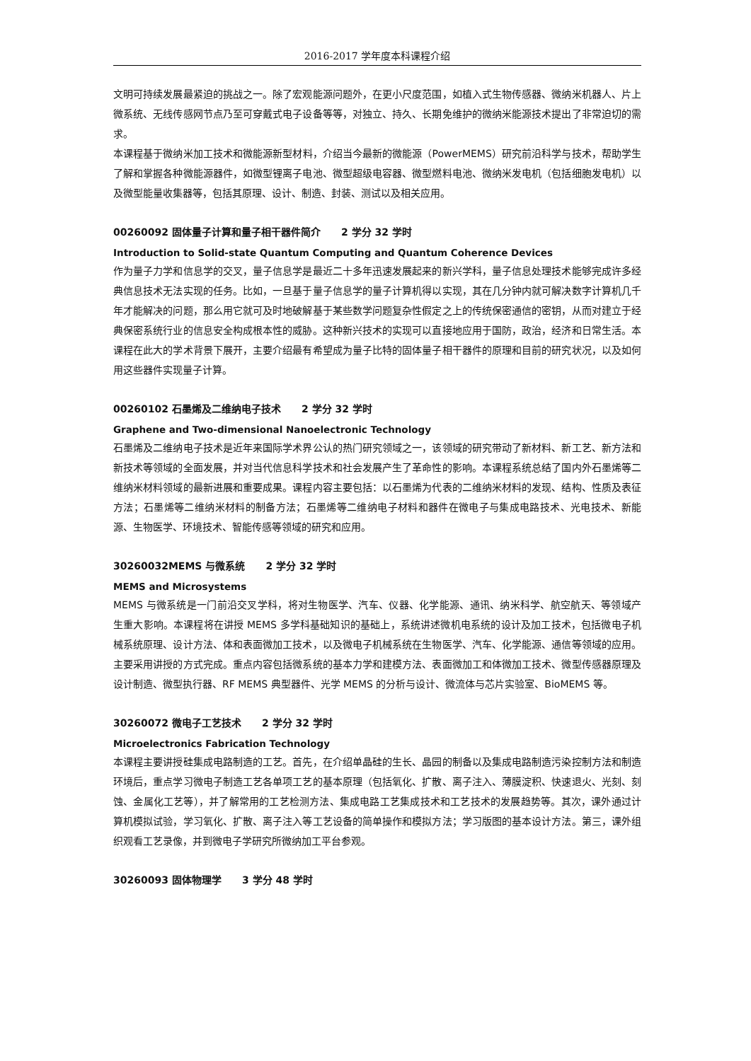2016-2017 学年度本科课程介绍
文明可持续发展最紧迫的挑战之一。除了宏观能源问题外，在更小尺度范围，如植入式生物传感器、微纳米机器人、片上微系统、无线传感网节点乃至可穿戴式电子设备等等，对独立、持久、长期免维护的微纳米能源技术提出了非常迫切的需求。
本课程基于微纳米加工技术和微能源新型材料，介绍当今最新的微能源（PowerMEMS）研究前沿科学与技术，帮助学生了解和掌握各种微能源器件，如微型锂离子电池、微型超级电容器、微型燃料电池、微纳米发电机（包括细胞发电机）以及微型能量收集器等，包括其原理、设计、制造、封装、测试以及相关应用。
00260092 固体量子计算和量子相干器件简介 2 学分 32 学时
Introduction to Solid-state Quantum Computing and Quantum Coherence Devices
作为量子力学和信息学的交叉，量子信息学是最近二十多年迅速发展起来的新兴学科，量子信息处理技术能够完成许多经典信息技术无法实现的任务。比如，一旦基于量子信息学的量子计算机得以实现，其在几分钟内就可解决数字计算机几千年才能解决的问题，那么用它就可及时地破解基于某些数学问题复杂性假定之上的传统保密通信的密钥，从而对建立于经典保密系统行业的信息安全构成根本性的威胁。这种新兴技术的实现可以直接地应用于国防，政治，经济和日常生活。本课程在此大的学术背景下展开，主要介绍最有希望成为量子比特的固体量子相干器件的原理和目前的研究状况，以及如何用这些器件实现量子计算。
00260102 石墨烯及二维纳电子技术 2 学分 32 学时
Graphene and Two-dimensional Nanoelectronic Technology
石墨烯及二维纳电子技术是近年来国际学术界公认的热门研究领域之一，该领域的研究带动了新材料、新工艺、新方法和新技术等领域的全面发展，并对当代信息科学技术和社会发展产生了革命性的影响。本课程系统总结了国内外石墨烯等二维纳米材料领域的最新进展和重要成果。课程内容主要包括：以石墨烯为代表的二维纳米材料的发现、结构、性质及表征方法；石墨烯等二维纳米材料的制备方法；石墨烯等二维纳电子材料和器件在微电子与集成电路技术、光电技术、新能源、生物医学、环境技术、智能传感等领域的研究和应用。
30260032MEMS 与微系统 2 学分 32 学时
MEMS and Microsystems
MEMS 与微系统是一门前沿交叉学科，将对生物医学、汽车、仪器、化学能源、通讯、纳米科学、航空航天、等领域产生重大影响。本课程将在讲授 MEMS 多学科基础知识的基础上，系统讲述微机电系统的设计及加工技术，包括微电子机械系统原理、设计方法、体和表面微加工技术，以及微电子机械系统在生物医学、汽车、化学能源、通信等领域的应用。主要采用讲授的方式完成。重点内容包括微系统的基本力学和建模方法、表面微加工和体微加工技术、微型传感器原理及设计制造、微型执行器、RF MEMS 典型器件、光学 MEMS 的分析与设计、微流体与芯片实验室、BioMEMS 等。
30260072 微电子工艺技术 2 学分 32 学时
Microelectronics Fabrication Technology
本课程主要讲授硅集成电路制造的工艺。首先，在介绍单晶硅的生长、晶园的制备以及集成电路制造污染控制方法和制造环境后，重点学习微电子制造工艺各单项工艺的基本原理（包括氧化、扩散、离子注入、薄膜淀积、快速退火、光刻、刻蚀、金属化工艺等），并了解常用的工艺检测方法、集成电路工艺集成技术和工艺技术的发展趋势等。其次，课外通过计算机模拟试验，学习氧化、扩散、离子注入等工艺设备的简单操作和模拟方法；学习版图的基本设计方法。第三，课外组织观看工艺录像，并到微电子学研究所微纳加工平台参观。
30260093 固体物理学 3 学分 48 学时